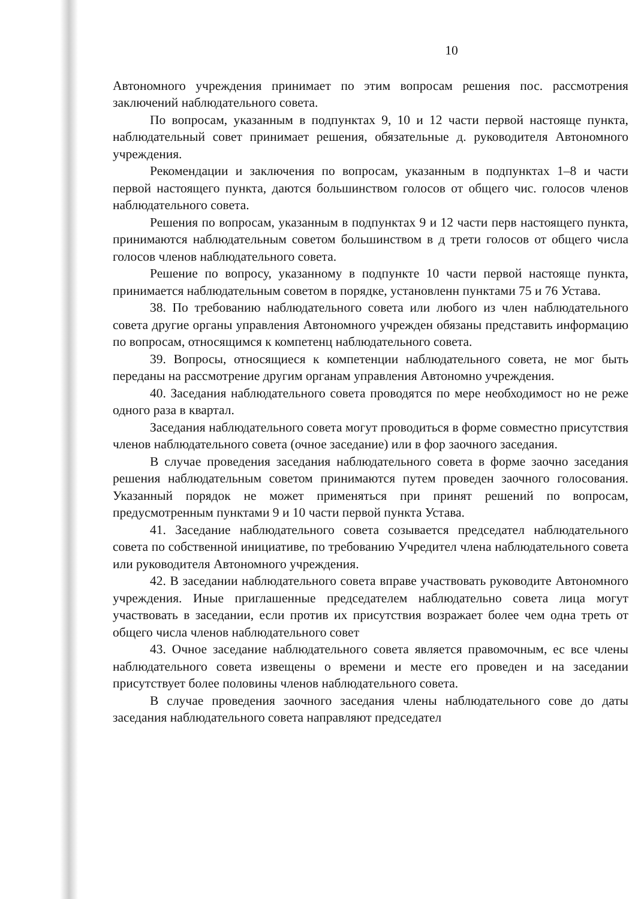10
Автономного учреждения принимает по этим вопросам решения пос. рассмотрения заключений наблюдательного совета.
По вопросам, указанным в подпунктах 9, 10 и 12 части первой настояще пункта, наблюдательный совет принимает решения, обязательные д. руководителя Автономного учреждения.
Рекомендации и заключения по вопросам, указанным в подпунктах 1–8 и части первой настоящего пункта, даются большинством голосов от общего чис. голосов членов наблюдательного совета.
Решения по вопросам, указанным в подпунктах 9 и 12 части перв настоящего пункта, принимаются наблюдательным советом большинством в д трети голосов от общего числа голосов членов наблюдательного совета.
Решение по вопросу, указанному в подпункте 10 части первой настояще пункта, принимается наблюдательным советом в порядке, установленн пунктами 75 и 76 Устава.
38. По требованию наблюдательного совета или любого из член наблюдательного совета другие органы управления Автономного учрежден обязаны представить информацию по вопросам, относящимся к компетенц наблюдательного совета.
39. Вопросы, относящиеся к компетенции наблюдательного совета, не мог быть переданы на рассмотрение другим органам управления Автономно учреждения.
40. Заседания наблюдательного совета проводятся по мере необходимост но не реже одного раза в квартал.
Заседания наблюдательного совета могут проводиться в форме совместно присутствия членов наблюдательного совета (очное заседание) или в фор заочного заседания.
В случае проведения заседания наблюдательного совета в форме заочно заседания решения наблюдательным советом принимаются путем проведен заочного голосования. Указанный порядок не может применяться при принят решений по вопросам, предусмотренным пунктами 9 и 10 части первой пункта Устава.
41. Заседание наблюдательного совета созывается председател наблюдательного совета по собственной инициативе, по требованию Учредител члена наблюдательного совета или руководителя Автономного учреждения.
42. В заседании наблюдательного совета вправе участвовать руководите Автономного учреждения. Иные приглашенные председателем наблюдательно совета лица могут участвовать в заседании, если против их присутствия возражает более чем одна треть от общего числа членов наблюдательного совет
43. Очное заседание наблюдательного совета является правомочным, ес все члены наблюдательного совета извещены о времени и месте его проведен и на заседании присутствует более половины членов наблюдательного совета.
В случае проведения заочного заседания члены наблюдательного сове до даты заседания наблюдательного совета направляют председател